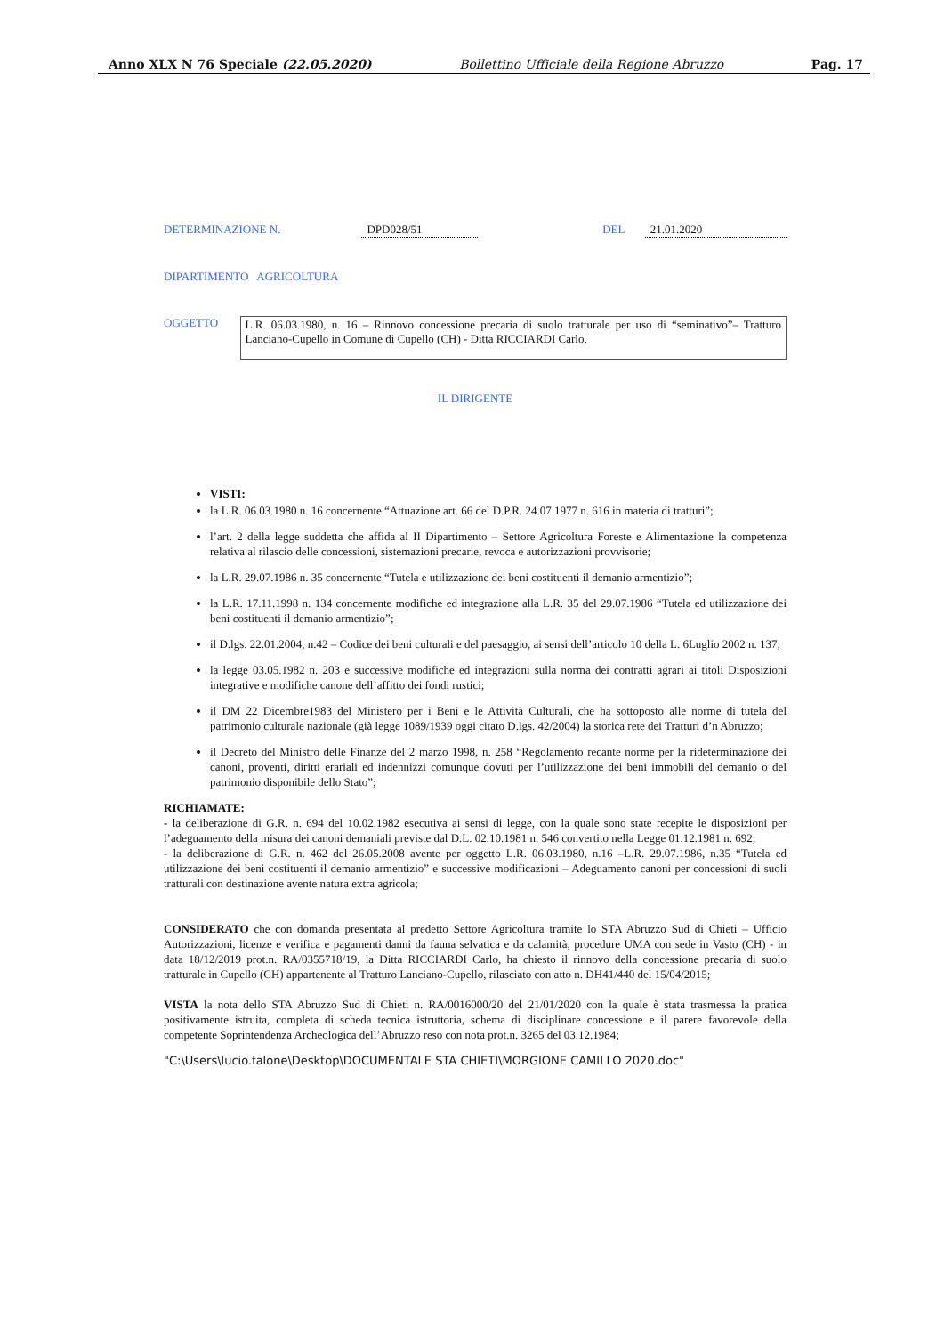Anno XLX N 76 Speciale (22.05.2020) Bollettino Ufficiale della Regione Abruzzo Pag. 17
DETERMINAZIONE N. DPD028/51 DEL 21.01.2020
DIPARTIMENTO AGRICOLTURA
OGGETTO L.R. 06.03.1980, n. 16 – Rinnovo concessione precaria di suolo tratturale per uso di “seminativo”– Tratturo Lanciano-Cupello in Comune di Cupello (CH) - Ditta RICCIARDI Carlo.
IL DIRIGENTE
VISTI:
la L.R. 06.03.1980 n. 16 concernente “Attuazione art. 66 del D.P.R. 24.07.1977 n. 616 in materia di tratturi”;
l’art. 2 della legge suddetta che affida al II Dipartimento – Settore Agricoltura Foreste e Alimentazione la competenza relativa al rilascio delle concessioni, sistemazioni precarie, revoca e autorizzazioni provvisorie;
la L.R. 29.07.1986 n. 35 concernente “Tutela e utilizzazione dei beni costituenti il demanio armentizio”;
la L.R. 17.11.1998 n. 134 concernente modifiche ed integrazione alla L.R. 35 del 29.07.1986 “Tutela ed utilizzazione dei beni costituenti il demanio armentizio”;
il D.lgs. 22.01.2004, n.42 – Codice dei beni culturali e del paesaggio, ai sensi dell’articolo 10 della L. 6Luglio 2002 n. 137;
la legge 03.05.1982 n. 203 e successive modifiche ed integrazioni sulla norma dei contratti agrari ai titoli Disposizioni integrative e modifiche canone dell’affitto dei fondi rustici;
il DM 22 Dicembre1983 del Ministero per i Beni e le Attività Culturali, che ha sottoposto alle norme di tutela del patrimonio culturale nazionale (già legge 1089/1939 oggi citato D.lgs. 42/2004) la storica rete dei Tratturi d’n Abruzzo;
il Decreto del Ministro delle Finanze del 2 marzo 1998, n. 258 “Regolamento recante norme per la rideterminazione dei canoni, proventi, diritti erariali ed indennizzi comunque dovuti per l’utilizzazione dei beni immobili del demanio o del patrimonio disponibile dello Stato”;
RICHIAMATE:
- la deliberazione di G.R. n. 694 del 10.02.1982 esecutiva ai sensi di legge, con la quale sono state recepite le disposizioni per l’adeguamento della misura dei canoni demaniali previste dal D.L. 02.10.1981 n. 546 convertito nella Legge 01.12.1981 n. 692;
- la deliberazione di G.R. n. 462 del 26.05.2008 avente per oggetto L.R. 06.03.1980, n.16 –L.R. 29.07.1986, n.35 “Tutela ed utilizzazione dei beni costituenti il demanio armentizio” e successive modificazioni – Adeguamento canoni per concessioni di suoli tratturali con destinazione avente natura extra agricola;
CONSIDERATO che con domanda presentata al predetto Settore Agricoltura tramite lo STA Abruzzo Sud di Chieti – Ufficio Autorizzazioni, licenze e verifica e pagamenti danni da fauna selvatica e da calamità, procedure UMA con sede in Vasto (CH) - in data 18/12/2019 prot.n. RA/0355718/19, la Ditta RICCIARDI Carlo, ha chiesto il rinnovo della concessione precaria di suolo tratturale in Cupello (CH) appartenente al Tratturo Lanciano-Cupello, rilasciato con atto n. DH41/440 del 15/04/2015;
VISTA la nota dello STA Abruzzo Sud di Chieti n. RA/0016000/20 del 21/01/2020 con la quale è stata trasmessa la pratica positivamente istruita, completa di scheda tecnica istruttoria, schema di disciplinare concessione e il parere favorevole della competente Soprintendenza Archeologica dell’Abruzzo reso con nota prot.n. 3265 del 03.12.1984;
"C:\Users\lucio.falone\Desktop\DOCUMENTALE STA CHIETI\MORGIONE CAMILLO 2020.doc"